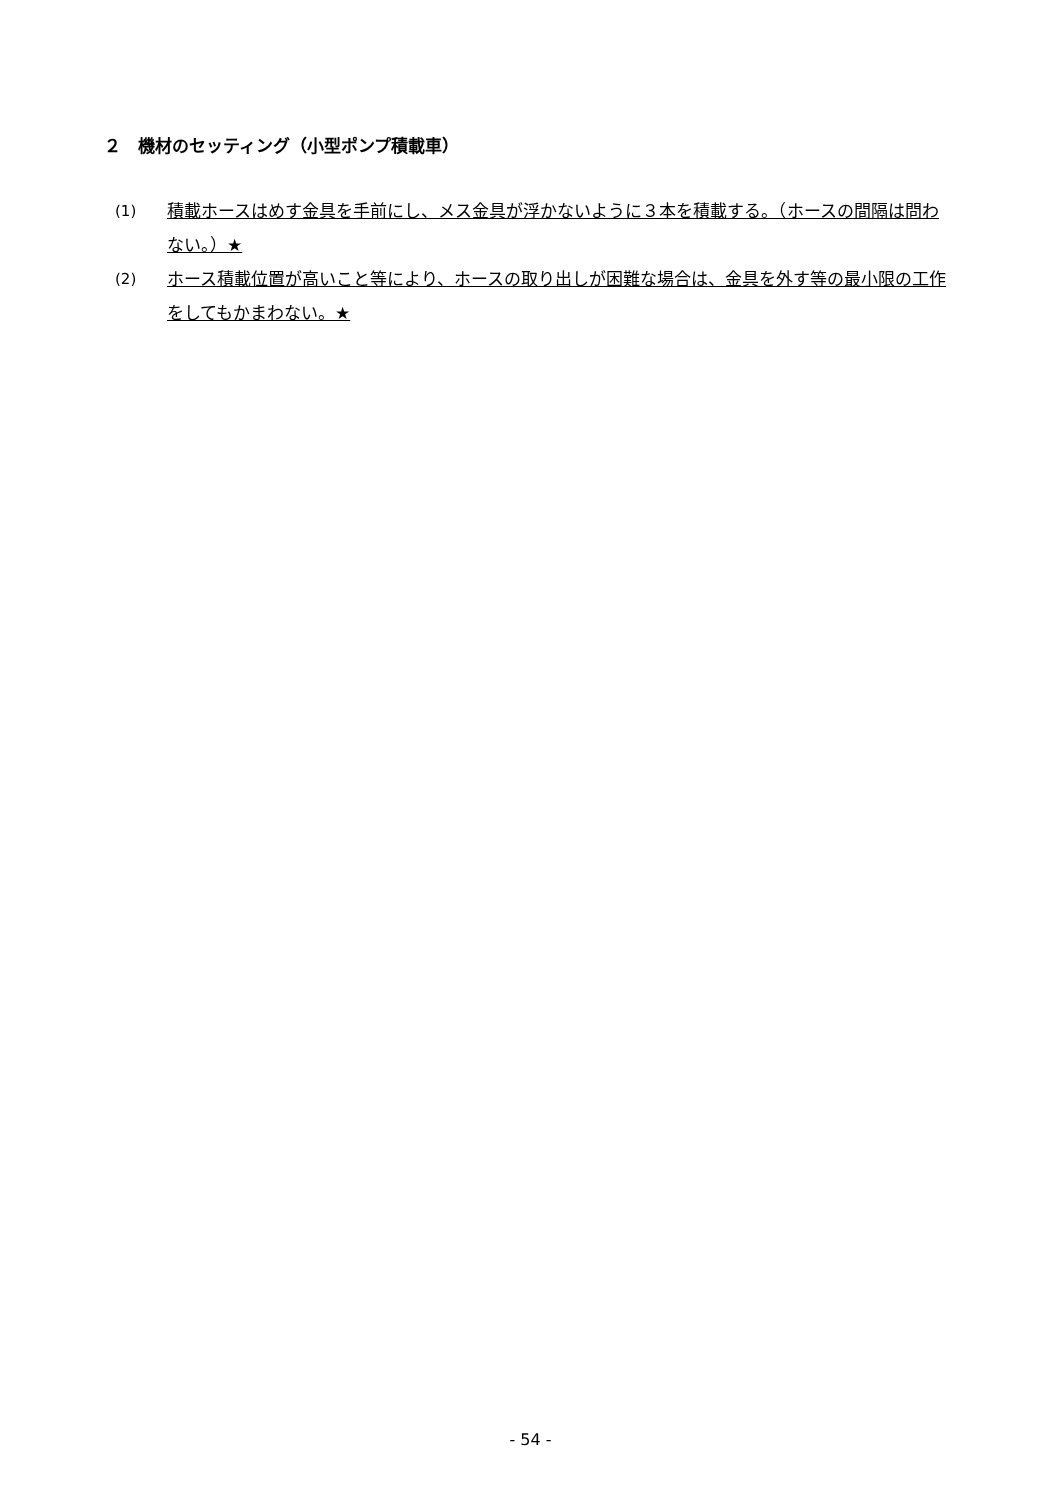２　機材のセッティング（小型ポンプ積載車）
(1) 積載ホースはめす金具を手前にし、メス金具が浮かないように３本を積載する。（ホースの間隔は問わない。）★
(2) ホース積載位置が高いこと等により、ホースの取り出しが困難な場合は、金具を外す等の最小限の工作をしてもかまわない。★
- 54 -